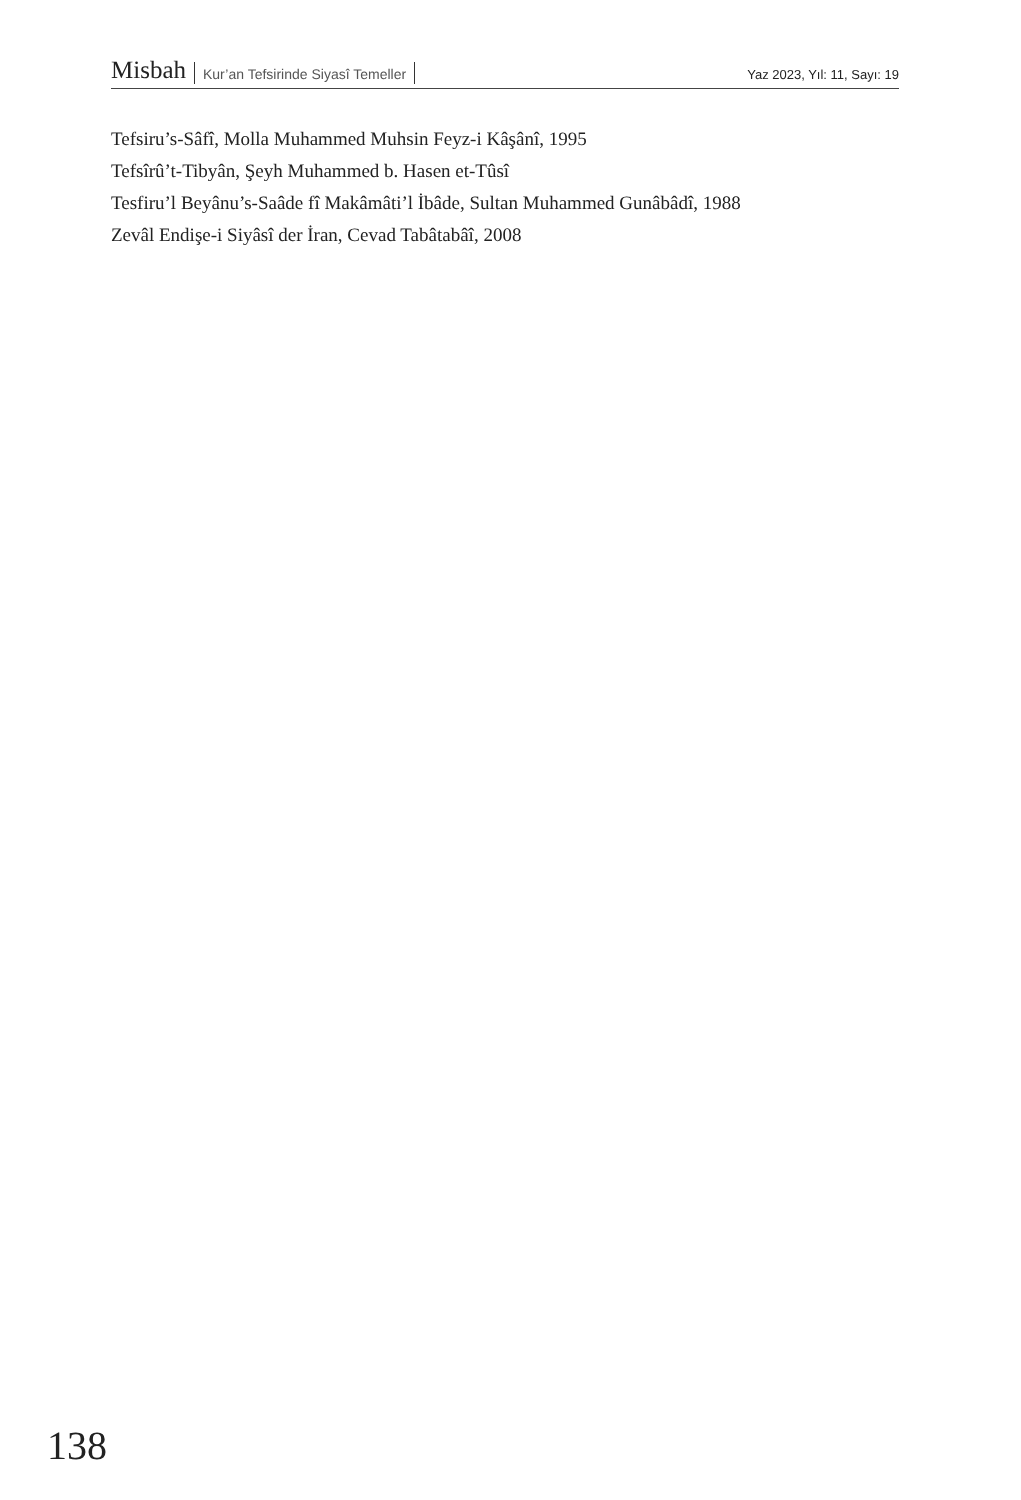Misbah Kur’an Tefsirinde Siyasî Temeller
Yaz 2023, Yıl: 11, Sayı: 19
Tefsiru’s-Sâfî, Molla Muhammed Muhsin Feyz-i Kâşânî, 1995
Tefsîrû’t-Tibyân, Şeyh Muhammed b. Hasen et-Tûsî
Tesfiru’l Beyânu’s-Saâde fî Makâmâti’l İbâde, Sultan Muhammed Gunâbâdî, 1988
Zevâl Endişe-i Siyâsî der İran, Cevad Tabâtabâî, 2008
138